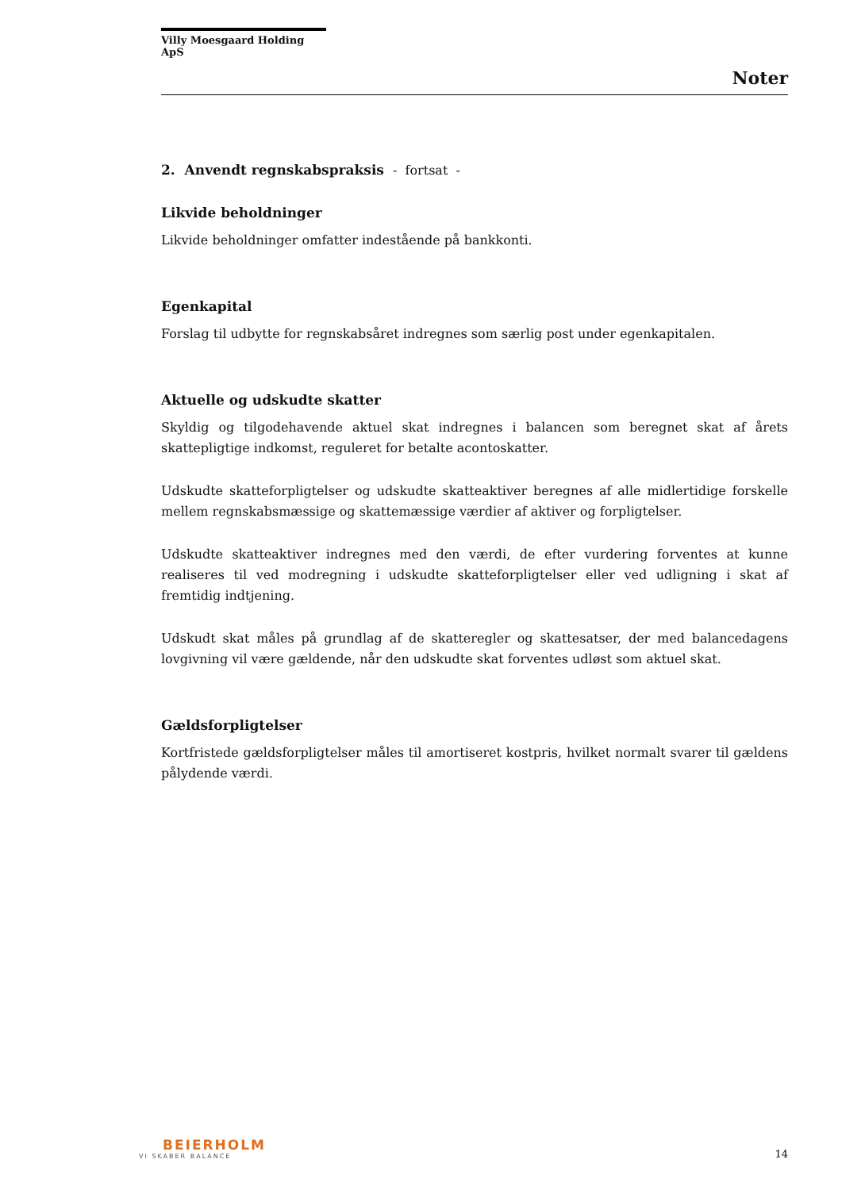Villy Moesgaard Holding ApS
Noter
2. Anvendt regnskabspraksis - fortsat -
Likvide beholdninger
Likvide beholdninger omfatter indestående på bankkonti.
Egenkapital
Forslag til udbytte for regnskabsåret indregnes som særlig post under egenkapitalen.
Aktuelle og udskudte skatter
Skyldig og tilgodehavende aktuel skat indregnes i balancen som beregnet skat af årets skattepligtige indkomst, reguleret for betalte acontoskatter.
Udskudte skatteforpligtelser og udskudte skatteaktiver beregnes af alle midlertidige forskelle mellem regnskabsmæssige og skattemæssige værdier af aktiver og forpligtelser.
Udskudte skatteaktiver indregnes med den værdi, de efter vurdering forventes at kunne realiseres til ved modregning i udskudte skatteforpligtelser eller ved udligning i skat af fremtidig indtjening.
Udskudt skat måles på grundlag af de skatteregler og skattesatser, der med balancedagens lovgivning vil være gældende, når den udskudte skat forventes udløst som aktuel skat.
Gældsforpligtelser
Kortfristede gældsforpligtelser måles til amortiseret kostpris, hvilket normalt svarer til gældens pålydende værdi.
BEIERHOLM
VI SKABER BALANCE
14